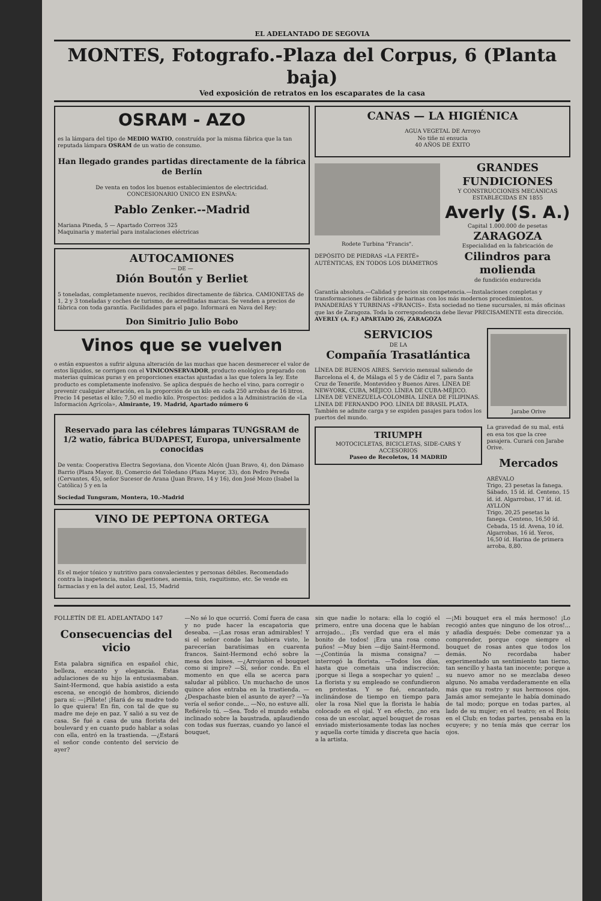EL ADELANTADO DE SEGOVIA
MONTES, Fotografo.-Plaza del Corpus, 6 (Planta baja)
Ved exposición de retratos en los escaparates de la casa
OSRAM - AZO
es la lámpara del tipo de MEDIO WATIO, construída por la misma fábrica que la tan reputada lámpara OSRAM de un watio de consumo.
Han llegado grandes partidas directamente de la fábrica de Berlín
De venta en todos los buenos establecimientos de electricidad.
CONCESIONARIO ÚNICO EN ESPAÑA:
Pablo Zenker.--Madrid
Mariana Pineda, 5 — Apartado Correos 325
Maquinaria y material para instalaciones eléctricas
AUTOCAMIONES
— DE —
Dión Boutón y Berliet
5 toneladas, completamente nuevos, recibidos directamente de fábrica. CAMIONETAS de 1, 2 y 3 toneladas y coches de turismo, de acreditadas marcas. Se venden a precios de fábrica con toda garantía. Facilidades para el pago. Informará en Nava del Rey:
Don Simitrio Julio Bobo
Vinos que se vuelven
o están expuestos a sufrir alguna alteración de las muchas que hacen desmerecer el valor de estos líquidos, se corrigen con el VINICONSERVADOR, producto enológico preparado con materias químicas puras y en proporciones exactas ajustadas a las que tolera la ley. Este producto es completamente inofensivo. Se aplica después de hecho el vino, para corregir o prevenir cualquier alteración, en la proporción de un kilo en cada 250 arrobas de 16 litros. Precio 14 pesetas el kilo; 7,50 el medio kilo. Prospectos: pedidos a la Administración de «La Información Agrícola», Almirante, 19. Madrid, Apartado número 6
Reservado para las célebres lámparas TUNGSRAM de 1/2 watio, fábrica BUDAPEST, Europa, universalmente conocidas
De venta: Cooperativa Electra Segoviana, don Vicente Alcón (Juan Bravo, 4), don Dámaso Barrio (Plaza Mayor, 8), Comercio del Toledano (Plaza Mayor, 33), don Pedro Pereda (Cervantes, 45), señor Sucesor de Arana (Juan Bravo, 14 y 16), don José Mozo (Isabel la Católica) 5 y en la
Sociedad Tungsram, Montera, 10.-Madrid
VINO DE PEPTONA ORTEGA
Es el mejor tónico y nutritivo para convalecientes y personas débiles. Recomendado contra la inapetencia, malas digestiones, anemia, tisis, raquitismo, etc. Se vende en farmacias y en la del autor, Leal, 15, Madrid
CANAS — LA HIGIÉNICA
AGUA VEGETAL DE Arroyo
No tiñe ni ensucia
40 AÑOS DE ÉXITO
Rodete Turbina "Francis".
DEPÓSITO DE PIEDRAS «LA FERTÉ» AUTÉNTICAS, EN TODOS LOS DIÁMETROS
GRANDES FUNDICIONES
Y CONSTRUCCIONES MECÁNICAS
ESTABLECIDAS EN 1855
Averly (S. A.)
Capital 1.000.000 de pesetas
ZARAGOZA
Especialidad en la fabricación de
Cilindros para molienda
de fundición endurecida
Garantía absoluta.—Calidad y precios sin competencia.—Instalaciones completas y transformaciones de fábricas de harinas con los más modernos procedimientos. PANADERÍAS Y TURBINAS «FRANCIS». Esta sociedad no tiene sucursales, ni más oficinas que las de Zaragoza. Toda la correspondencia debe llevar PRECISAMENTE esta dirección. AVERLY (A. F.) APARTADO 26, ZARAGOZA
SERVICIOS
DE LA
Compañía Trasatlántica
LÍNEA DE BUENOS AIRES. Servicio mensual saliendo de Barcelona el 4, de Málaga el 5 y de Cádiz el 7, para Santa Cruz de Tenerife, Montevideo y Buenos Aires. LÍNEA DE NEW-YORK, CUBA, MÉJICO. LÍNEA DE CUBA-MÉJICO. LÍNEA DE VENEZUELA-COLOMBIA. LÍNEA DE FILIPINAS. LÍNEA DE FERNANDO POO. LÍNEA DE BRASIL PLATA. También se admite carga y se expiden pasajes para todos los puertos del mundo.
TRIUMPH
MOTOCICLETAS, BICICLETAS, SIDE-CARS Y ACCESORIOS
Paseo de Recoletos, 14 MADRID
Jarabe Orive
La gravedad de su mal, está en esa tos que la cree pasajera. Curará con Jarabe Orive.
Mercados
ARÉVALO
Trigo, 23 pesetas la fanega. Sábado, 15 íd. íd. Centeno, 15 íd. íd. Algarrobas, 17 íd. íd.
AYLLÓN
Trigo, 20,25 pesetas la fanega. Centeno, 16,50 íd. Cebada, 15 íd. Avena, 10 íd. Algarrobas, 16 íd. Yeros, 16,50 íd. Harina de primera arroba, 8,80.
FOLLETÍN DE EL ADELANTADO 147
Consecuencias del vicio
Esta palabra significa en español chic, belleza, encanto y elegancia. Estas adulaciones de su hijo la entusiasmaban. Saint-Hermond, que había asistido a esta escena, se encogió de hombros, diciendo para sí: —¡Pillete! ¡Hará de su madre todo lo que quiera! En fin, con tal de que su madre me deje en paz. Y salió a su vez de casa. Se fué a casa de una florista del boulevard y en cuanto pudo hablar a solas con ella, entró en la trastienda. —¿Estará el señor conde contento del servicio de ayer?
—No sé lo que ocurrió. Comí fuera de casa y no pude hacer la escapatoria que deseaba. —¡Las rosas eran admirables! Y si el señor conde las hubiera visto, le parecerían baratísimas en cuarenta francos. Saint-Hermond echó sobre la mesa dos luises. —¿Arrojaron el bouquet como si impre? —Sí, señor conde. En el momento en que ella se acerca para saludar al público. Un muchacho de unos quince años entraba en la trastienda. —¿Despachaste bien el asunto de ayer? —Ya vería el señor conde... —No, no estuve allí. Refiérelo tú. —Sea. Todo el mundo estaba inclinado sobre la baustrada, aplaudiendo con todas sus fuerzas, cuando yo lancé el bouquet,
sin que nadie lo notara: ella lo cogió el primero, entre una docena que le habían arrojado... ¡Es verdad que era el más bonito de todos! ¡Era una rosa como puños! —Muy bien —dijo Saint-Hermond. —¿Continúa la misma consigna? —interrogó la florista. —Todos los días, hasta que cometais una indiscreción: ¡porque si llega a sospechar yo quien! .. La florista y su empleado se confundieron en protestas. Y se fué, encantado, inclinándose de tiempo en tiempo para oler la rosa Niel que la florista le había colocado en el ojal. Y en efecto, ¿no era cosa de un escolar, aquel bouquet de rosas enviado misteriosamente todas las noches y aquella corte tímida y discreta que hacía a la artista.
—¡Mi bouquet era el más hermoso! ¡Lo recogió antes que ninguno de los otros!... y añadía después: Debe comenzar ya a comprender, porque coge siempre el bouquet de rosas antes que todos los demás. No recordaba haber experimentado un sentimiento tan tierno, tan sencillo y hasta tan inocente; porque a su nuevo amor no se mezclaba deseo alguno. No amaba verdaderamente en ella más que su rostro y sus hermosos ojos. Jamás amor semejante le había dominado de tal modo; porque en todas partes, al lado de su mujer; en el teatro; en el Bois; en el Club; en todas partes, pensaba en la ecuyere; y no tenía más que cerrar los ojos.